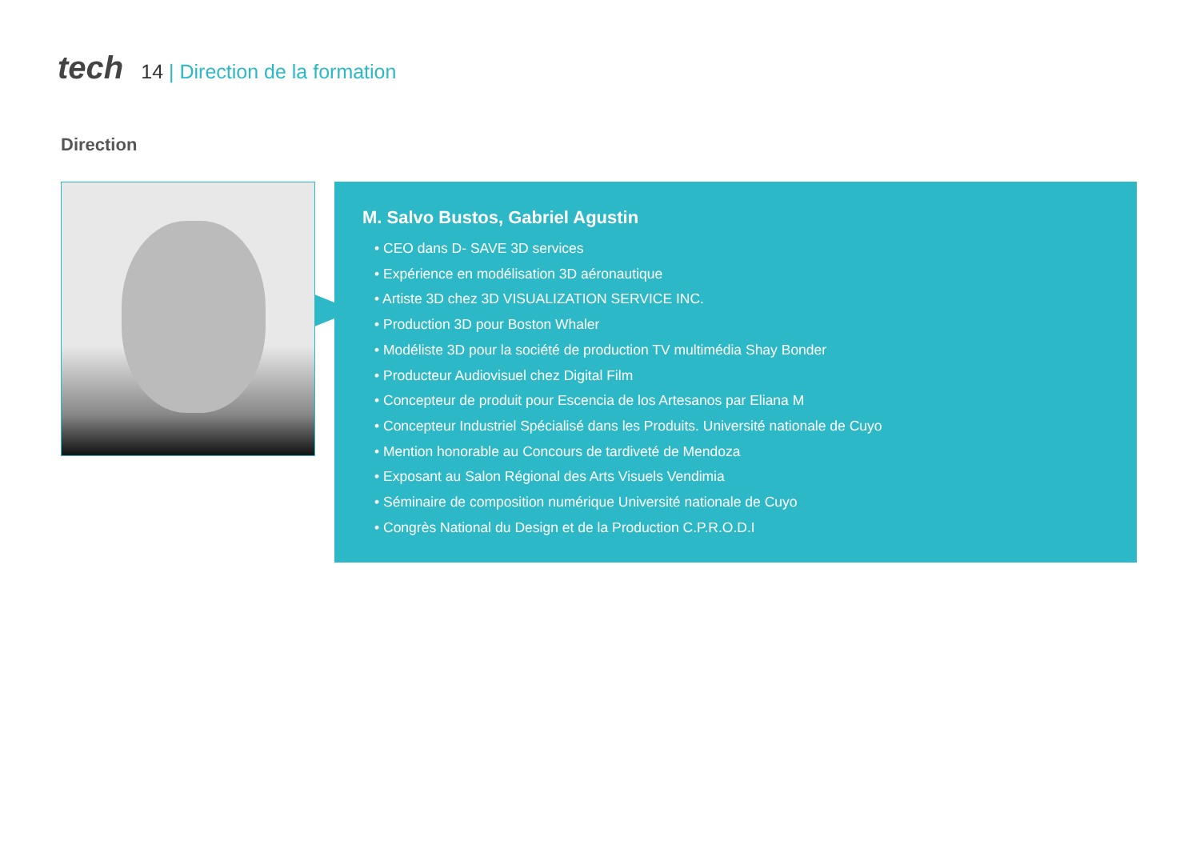tech
14 | Direction de la formation
Direction
M. Salvo Bustos, Gabriel Agustin
• CEO dans D- SAVE 3D services
• Expérience en modélisation 3D aéronautique
• Artiste 3D chez 3D VISUALIZATION SERVICE INC.
• Production 3D pour Boston Whaler
• Modéliste 3D pour la société de production TV multimédia Shay Bonder
• Producteur Audiovisuel chez Digital Film
• Concepteur de produit pour Escencia de los Artesanos par Eliana M
• Concepteur Industriel Spécialisé dans les Produits. Université nationale de Cuyo
• Mention honorable au Concours de tardiveté de Mendoza
• Exposant au Salon Régional des Arts Visuels Vendimia
• Séminaire de composition numérique Université nationale de Cuyo
• Congrès National du Design et de la Production C.P.R.O.D.I